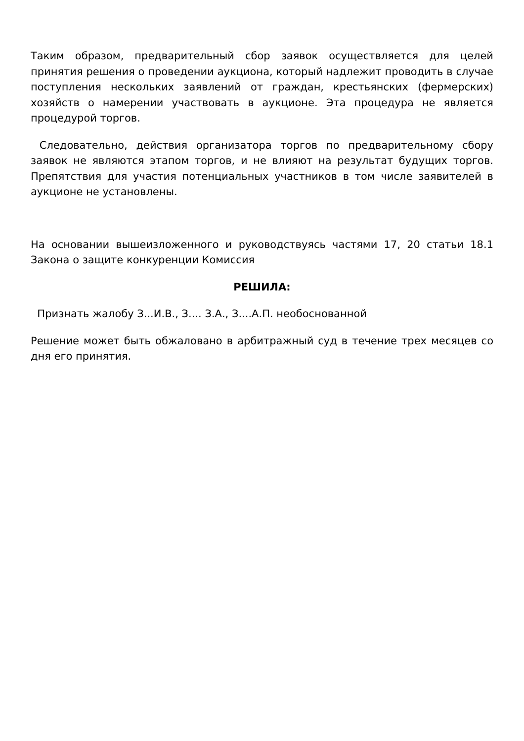Таким образом, предварительный сбор заявок осуществляется для целей принятия решения о проведении аукциона, который надлежит проводить в случае поступления нескольких заявлений от граждан, крестьянских (фермерских) хозяйств о намерении участвовать в аукционе. Эта процедура не является процедурой торгов.
Следовательно, действия организатора торгов по предварительному сбору заявок не являются этапом торгов, и не влияют на результат будущих торгов. Препятствия для участия потенциальных участников в том числе заявителей в аукционе не установлены.
На основании вышеизложенного и руководствуясь частями 17, 20 статьи 18.1 Закона о защите конкуренции Комиссия
РЕШИЛА:
Признать жалобу З...И.В., З.... З.А., З....А.П. необоснованной
Решение может быть обжаловано в арбитражный суд в течение трех месяцев со дня его принятия.